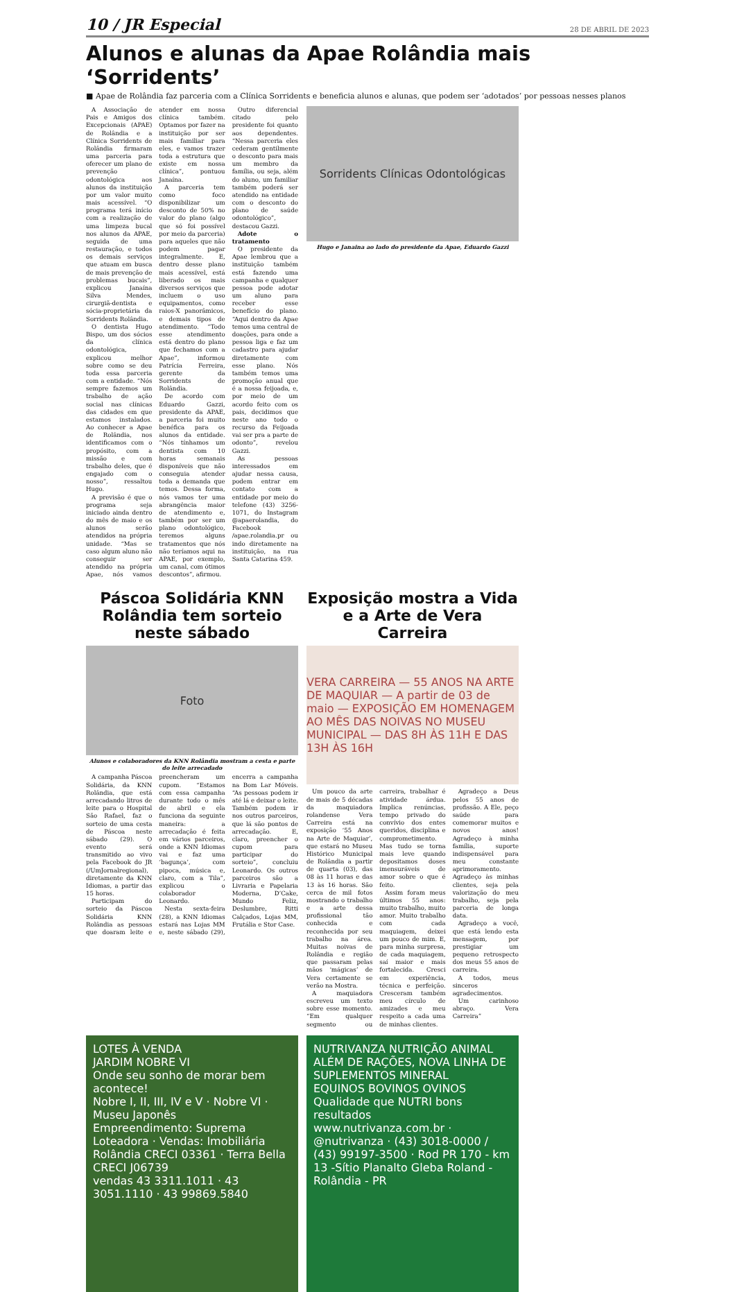10 / JR Especial
28 DE ABRIL DE 2023
Alunos e alunas da Apae Rolândia mais ‘Sorridents’
■ Apae de Rolândia faz parceria com a Clínica Sorridents e beneficia alunos e alunas, que podem ser ‘adotados’ por pessoas nesses planos
A Associação de Pais e Amigos dos Excepcionais (APAE) de Rolândia e a Clínica Sorridents de Rolândia firmaram uma parceria para oferecer um plano de prevenção odontológica aos alunos da instituição por um valor muito mais acessível. “O programa terá início com a realização de uma limpeza bucal nos alunos da APAE, seguida de uma restauração, e todos os demais serviços que atuam em busca de mais prevenção de problemas bucais”, explicou Janaína Silva Mendes, cirurgiã-dentista e sócia-proprietária da Sorridents Rolândia.
O dentista Hugo Bispo, um dos sócios da clínica odontológica, explicou melhor sobre como se deu toda essa parceria com a entidade. “Nós sempre fazemos um trabalho de ação social nas clínicas das cidades em que estamos instalados. Ao conhecer a Apae de Rolândia, nos identificamos com o propósito, com a missão e com trabalho deles, que é engajado com o nosso”, ressaltou Hugo.
A previsão é que o programa seja iniciado ainda dentro do mês de maio e os alunos serão atendidos na própria unidade. “Mas se caso algum aluno não conseguir ser atendido na própria Apae, nós vamos atender em nossa clínica também. Optamos por fazer na instituição por ser mais familiar para eles, e vamos trazer toda a estrutura que existe em nossa clínica”, pontuou Janaína.
A parceria tem como foco disponibilizar um desconto de 50% no valor do plano (algo que só foi possível por meio da parceria) para aqueles que não podem pagar integralmente. E, dentro desse plano mais acessível, está liberado os mais diversos serviços que incluem o uso equipamentos, como raios-X panorâmicos, e demais tipos de atendimento. “Todo esse atendimento está dentro do plano que fechamos com a Apae”, informou Patrícia Ferreira, gerente da Sorridents de Rolândia.
De acordo com Eduardo Gazzi, presidente da APAE, a parceria foi muito benéfica para os alunos da entidade. “Nós tínhamos um dentista com 10 horas semanais disponíveis que não conseguia atender toda a demanda que temos. Dessa forma, nós vamos ter uma abrangência maior de atendimento e, também por ser um plano odontológico, teremos alguns tratamentos que nós não teríamos aqui na APAE, por exemplo, um canal, com ótimos descontos”, afirmou.
Outro diferencial citado pelo presidente foi quanto aos dependentes. “Nessa parceria eles cederam gentilmente o desconto para mais um membro da família, ou seja, além do aluno, um familiar também poderá ser atendido na entidade com o desconto do plano de saúde odontológico”, destacou Gazzi.
Adote o tratamento
O presidente da Apae lembrou que a instituição também está fazendo uma campanha e qualquer pessoa pode adotar um aluno para receber esse benefício do plano. “Aqui dentro da Apae temos uma central de doações, para onde a pessoa liga e faz um cadastro para ajudar diretamente com esse plano. Nós também temos uma promoção anual que é a nossa feijoada, e, por meio de um acordo feito com os pais, decidimos que neste ano todo o recurso da Feijoada vai ser pra a parte de odonto”, revelou Gazzi.
As pessoas interessados em ajudar nessa causa, podem entrar em contato com a entidade por meio do telefone (43) 3256-1071, do Instagram @apaerolandia, do Facebook /apae.rolandia.pr ou indo diretamente na instituição, na rua Santa Catarina 459.
Sorridents Clínicas Odontológicas
Hugo e Janaina ao lado do presidente da Apae, Eduardo Gazzi
Páscoa Solidária KNN Rolândia tem sorteio neste sábado
Foto
Alunos e colaboradores da KNN Rolândia mostram a cesta e parte do leite arrecadado
A campanha Páscoa Solidária, da KNN Rolândia, que está arrecadando litros de leite para o Hospital São Rafael, faz o sorteio de uma cesta de Páscoa neste sábado (29). O evento será transmitido ao vivo pela Facebook do JR (/UmJornalregional), diretamente da KNN Idiomas, a partir das 15 horas.
Participam do sorteio da Páscoa Solidária KNN Rolândia as pessoas que doaram leite e preencheram um cupom. “Estamos com essa campanha durante todo o mês de abril e ela funciona da seguinte maneira: a arrecadação é feita em vários parceiros, onde a KNN Idiomas vai e faz uma ‘bagunça’, com pipoca, música e, claro, com a Tila”, explicou o colaborador Leonardo.
Nesta sexta-feira (28), a KNN Idiomas estará nas Lojas MM e, neste sábado (29), encerra a campanha na Bom Lar Móveis. “As pessoas podem ir até lá e deixar o leite. Também podem ir nos outros parceiros, que lá são pontos de arrecadação. E, claro, preencher o cupom para participar do sorteio”, concluiu Leonardo. Os outros parceiros são a Livraria e Papelaria Moderna, D’Cake, Mundo Feliz, Deslumbre, Ritti Calçados, Lojas MM, Frutália e Stor Case.
Exposição mostra a Vida e a Arte de Vera Carreira
VERA CARREIRA — 55 ANOS NA ARTE DE MAQUIAR — A partir de 03 de maio — EXPOSIÇÃO EM HOMENAGEM AO MÊS DAS NOIVAS NO MUSEU MUNICIPAL — DAS 8H ÀS 11H E DAS 13H ÀS 16H
Um pouco da arte de mais de 5 décadas da maquiadora rolandense Vera Carreira está na exposição ‘55 Anos na Arte de Maquiar’, que estará no Museu Histórico Municipal de Rolândia a partir de quarta (03), das 08 às 11 horas e das 13 às 16 horas. São cerca de mil fotos mostrando o trabalho e a arte dessa profissional tão conhecida e reconhecida por seu trabalho na área. Muitas noivas de Rolândia e região que passaram pelas mãos ‘mágicas’ de Vera certamente se verão na Mostra.
A maquiadora escreveu um texto sobre esse momento. “Em qualquer segmento ou carreira, trabalhar é atividade árdua. Implica renúncias, tempo privado do convívio dos entes queridos, disciplina e comprometimento. Mas tudo se torna mais leve quando depositamos doses imensuráveis de amor sobre o que é feito.
Assim foram meus últimos 55 anos: muito trabalho, muito amor. Muito trabalho com cada maquiagem, deixei um pouco de mim. E, para minha surpresa, de cada maquiagem, saí maior e mais fortalecida. Cresci em experiência, técnica e perfeição. Cresceram também meu círculo de amizades e meu respeito a cada uma de minhas clientes.
Agradeço a Deus pelos 55 anos de profissão. A Ele, peço saúde para comemorar muitos e novos anos! Agradeço à minha família, suporte indispensável para meu constante aprimoramento. Agradeço às minhas clientes, seja pela valorização do meu trabalho, seja pela parceria de longa data.
Agradeço a você, que está lendo esta mensagem, por prestigiar um pequeno retrospecto dos meus 55 anos de carreira.
A todos, meus sinceros agradecimentos.
Um carinhoso abraço. Vera Carreira”
LOTES À VENDA
JARDIM NOBRE VI
Onde seu sonho de morar bem acontece!
Nobre I, II, III, IV e V · Nobre VI · Museu Japonês
Empreendimento: Suprema Loteadora · Vendas: Imobiliária Rolândia CRECI 03361 · Terra Bella CRECI J06739
vendas 43 3311.1011 · 43 3051.1110 · 43 99869.5840
NUTRIVANZA NUTRIÇÃO ANIMAL
ALÉM DE RAÇÕES, NOVA LINHA DE SUPLEMENTOS MINERAL
EQUINOS BOVINOS OVINOS
Qualidade que NUTRI bons resultados
www.nutrivanza.com.br · @nutrivanza · (43) 3018-0000 / (43) 99197-3500 · Rod PR 170 - km 13 -Sítio Planalto Gleba Roland - Rolândia - PR